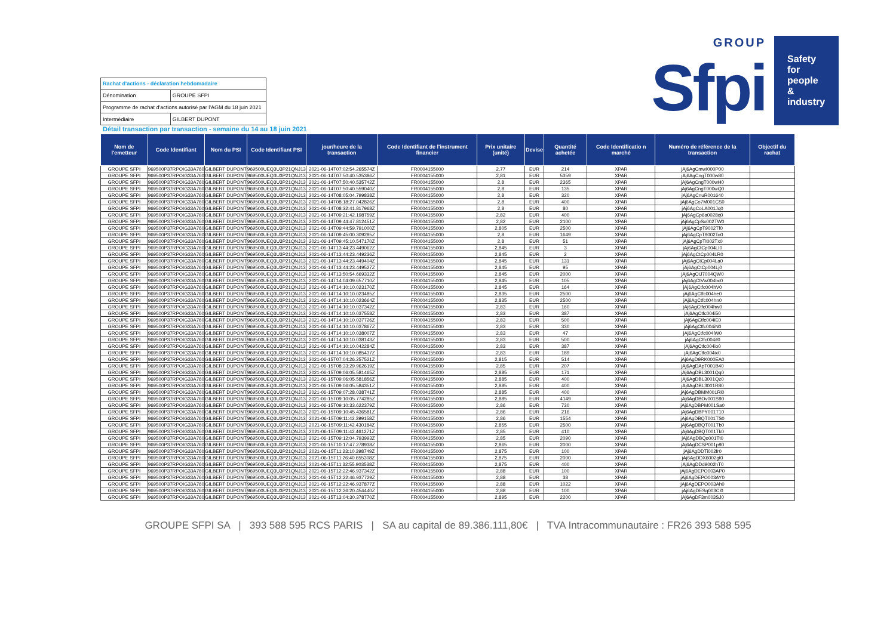| Rachat d'actions - déclaration hebdomadaire | |
| Dénomination | GROUPE SFPI |
| Programme de rachat d'actions autorisé par l'AGM du 18 juin 2021 | |
| Intermédiaire | GILBERT DUPONT |
GROUP
Sfpi
Safety for people & industry
Détail transaction par transaction - semaine du 14 au 18 juin 2021
| Nom de l'emetteur | Code Identifiant | Nom du PSI | Code Identifiant PSI | jour/heure de la transaction | Code Identifiant de l'instrument financier | Prix unitaire (unité) | Devise | Quantité achetée | Code Identificatio n marché | Numéro de référence de la transaction | Objectif du rachat |
| --- | --- | --- | --- | --- | --- | --- | --- | --- | --- | --- | --- |
| GROUPE SFPI | 969500P37RPOIG33A760 | GILBERT DUPONT | 969500UEQ3U3P21QNJ13 | 2021-06-14T07:02:54.265574Z | FR0004155000 | 2,77 | EUR | 214 | XPAR | jAj6AgCmwI000P00 | |
| GROUPE SFPI | 969500P37RPOIG33A760 | GILBERT DUPONT | 969500UEQ3U3P21QNJ13 | 2021-06-14T07:50:40.535386Z | FR0004155000 | 2,81 | EUR | 5359 | XPAR | jAj6AgCngT000w80 | |
| GROUPE SFPI | 969500P37RPOIG33A760 | GILBERT DUPONT | 969500UEQ3U3P21QNJ13 | 2021-06-14T07:50:40.535742Z | FR0004155000 | 2,8 | EUR | 2365 | XPAR | jAj6AgCngT000wH0 | |
| GROUPE SFPI | 969500P37RPOIG33A760 | GILBERT DUPONT | 969500UEQ3U3P21QNJ13 | 2021-06-14T07:50:40.559040Z | FR0004155000 | 2,8 | EUR | 135 | XPAR | jAj6AgCngT000wQ0 | |
| GROUPE SFPI | 969500P37RPOIG33A760 | GILBERT DUPONT | 969500UEQ3U3P21QNJ13 | 2021-06-14T08:05:04.799838Z | FR0004155000 | 2,8 | EUR | 320 | XPAR | jAj6AgCnuR001640 | |
| GROUPE SFPI | 969500P37RPOIG33A760 | GILBERT DUPONT | 969500UEQ3U3P21QNJ13 | 2021-06-14T08:18:27.042826Z | FR0004155000 | 2,8 | EUR | 400 | XPAR | jAj6AgCo7M001CS0 | |
| GROUPE SFPI | 969500P37RPOIG33A760 | GILBERT DUPONT | 969500UEQ3U3P21QNJ13 | 2021-06-14T08:32:41.817968Z | FR0004155000 | 2,8 | EUR | 80 | XPAR | jAj6AgCoLA001Jq0 | |
| GROUPE SFPI | 969500P37RPOIG33A760 | GILBERT DUPONT | 969500UEQ3U3P21QNJ13 | 2021-06-14T09:21:42.198759Z | FR0004155000 | 2,82 | EUR | 400 | XPAR | jAj6AgCp6a0028q0 | |
| GROUPE SFPI | 969500P37RPOIG33A760 | GILBERT DUPONT | 969500UEQ3U3P21QNJ13 | 2021-06-14T09:44:47.812451Z | FR0004155000 | 2,82 | EUR | 2100 | XPAR | jAj6AgCpSx002TW0 | |
| GROUPE SFPI | 969500P37RPOIG33A760 | GILBERT DUPONT | 969500UEQ3U3P21QNJ13 | 2021-06-14T09:44:59.791000Z | FR0004155000 | 2,805 | EUR | 2500 | XPAR | jAj6AgCpT9002Tf0 | |
| GROUPE SFPI | 969500P37RPOIG33A760 | GILBERT DUPONT | 969500UEQ3U3P21QNJ13 | 2021-06-14T09:45:00.309285Z | FR0004155000 | 2,8 | EUR | 1649 | XPAR | jAj6AgCpT9002To0 | |
| GROUPE SFPI | 969500P37RPOIG33A760 | GILBERT DUPONT | 969500UEQ3U3P21QNJ13 | 2021-06-14T09:45:10.547170Z | FR0004155000 | 2,8 | EUR | 51 | XPAR | jAj6AgCpTI002Tx0 | |
| GROUPE SFPI | 969500P37RPOIG33A760 | GILBERT DUPONT | 969500UEQ3U3P21QNJ13 | 2021-06-14T13:44:23.449062Z | FR0004155000 | 2,845 | EUR | 3 | XPAR | jAj6AgCtCp004LI0 | |
| GROUPE SFPI | 969500P37RPOIG33A760 | GILBERT DUPONT | 969500UEQ3U3P21QNJ13 | 2021-06-14T13:44:23.449236Z | FR0004155000 | 2,845 | EUR | 2 | XPAR | jAj6AgCtCp004LR0 | |
| GROUPE SFPI | 969500P37RPOIG33A760 | GILBERT DUPONT | 969500UEQ3U3P21QNJ13 | 2021-06-14T13:44:23.449404Z | FR0004155000 | 2,845 | EUR | 131 | XPAR | jAj6AgCtCp004La0 | |
| GROUPE SFPI | 969500P37RPOIG33A760 | GILBERT DUPONT | 969500UEQ3U3P21QNJ13 | 2021-06-14T13:44:23.449527Z | FR0004155000 | 2,845 | EUR | 95 | XPAR | jAj6AgCtCp004Lj0 | |
| GROUPE SFPI | 969500P37RPOIG33A760 | GILBERT DUPONT | 969500UEQ3U3P21QNJ13 | 2021-06-14T13:50:54.669332Z | FR0004155000 | 2,845 | EUR | 2000 | XPAR | jAj6AgCtJ7004QW0 | |
| GROUPE SFPI | 969500P37RPOIG33A760 | GILBERT DUPONT | 969500UEQ3U3P21QNJ13 | 2021-06-14T14:04:09.657710Z | FR0004155000 | 2,845 | EUR | 105 | XPAR | jAj6AgCtVw004bc0 | |
| GROUPE SFPI | 969500P37RPOIG33A760 | GILBERT DUPONT | 969500UEQ3U3P21QNJ13 | 2021-06-14T14:10:10.023170Z | FR0004155000 | 2,845 | EUR | 164 | XPAR | jAj6AgCtfc004hV0 | |
| GROUPE SFPI | 969500P37RPOIG33A760 | GILBERT DUPONT | 969500UEQ3U3P21QNJ13 | 2021-06-14T14:10:10.023485Z | FR0004155000 | 2,835 | EUR | 2500 | XPAR | jAj6AgCtfc004he0 | |
| GROUPE SFPI | 969500P37RPOIG33A760 | GILBERT DUPONT | 969500UEQ3U3P21QNJ13 | 2021-06-14T14:10:10.023664Z | FR0004155000 | 2,835 | EUR | 2500 | XPAR | jAj6AgCtfc004hn0 | |
| GROUPE SFPI | 969500P37RPOIG33A760 | GILBERT DUPONT | 969500UEQ3U3P21QNJ13 | 2021-06-14T14:10:10.037342Z | FR0004155000 | 2,83 | EUR | 160 | XPAR | jAj6AgCtfc004hw0 | |
| GROUPE SFPI | 969500P37RPOIG33A760 | GILBERT DUPONT | 969500UEQ3U3P21QNJ13 | 2021-06-14T14:10:10.037558Z | FR0004155000 | 2,83 | EUR | 387 | XPAR | jAj6AgCtfc004i50 | |
| GROUPE SFPI | 969500P37RPOIG33A760 | GILBERT DUPONT | 969500UEQ3U3P21QNJ13 | 2021-06-14T14:10:10.037726Z | FR0004155000 | 2,83 | EUR | 500 | XPAR | jAj6AgCtfc004iE0 | |
| GROUPE SFPI | 969500P37RPOIG33A760 | GILBERT DUPONT | 969500UEQ3U3P21QNJ13 | 2021-06-14T14:10:10.037867Z | FR0004155000 | 2,83 | EUR | 330 | XPAR | jAj6AgCtfc004iN0 | |
| GROUPE SFPI | 969500P37RPOIG33A760 | GILBERT DUPONT | 969500UEQ3U3P21QNJ13 | 2021-06-14T14:10:10.038007Z | FR0004155000 | 2,83 | EUR | 47 | XPAR | jAj6AgCtfc004iW0 | |
| GROUPE SFPI | 969500P37RPOIG33A760 | GILBERT DUPONT | 969500UEQ3U3P21QNJ13 | 2021-06-14T14:10:10.038143Z | FR0004155000 | 2,83 | EUR | 500 | XPAR | jAj6AgCtfc004if0 | |
| GROUPE SFPI | 969500P37RPOIG33A760 | GILBERT DUPONT | 969500UEQ3U3P21QNJ13 | 2021-06-14T14:10:10.042284Z | FR0004155000 | 2,83 | EUR | 387 | XPAR | jAj6AgCtfc004io0 | |
| GROUPE SFPI | 969500P37RPOIG33A760 | GILBERT DUPONT | 969500UEQ3U3P21QNJ13 | 2021-06-14T14:10:10.085437Z | FR0004155000 | 2,83 | EUR | 189 | XPAR | jAj6AgCtfc004ix0 | |
| GROUPE SFPI | 969500P37RPOIG33A760 | GILBERT DUPONT | 969500UEQ3U3P21QNJ13 | 2021-06-15T07:04:26.257521Z | FR0004155000 | 2,815 | EUR | 514 | XPAR | jAj6AgD9RK000EA0 | |
| GROUPE SFPI | 969500P37RPOIG33A760 | GILBERT DUPONT | 969500UEQ3U3P21QNJ13 | 2021-06-15T08:33:29.962619Z | FR0004155000 | 2,85 | EUR | 207 | XPAR | jAj6AgDApT001B40 | |
| GROUPE SFPI | 969500P37RPOIG33A760 | GILBERT DUPONT | 969500UEQ3U3P21QNJ13 | 2021-06-15T09:06:05.581465Z | FR0004155000 | 2,885 | EUR | 171 | XPAR | jAj6AgDBL3001Qq0 | |
| GROUPE SFPI | 969500P37RPOIG33A760 | GILBERT DUPONT | 969500UEQ3U3P21QNJ13 | 2021-06-15T09:06:05.581856Z | FR0004155000 | 2,885 | EUR | 400 | XPAR | jAj6AgDBL3001Qz0 | |
| GROUPE SFPI | 969500P37RPOIG33A760 | GILBERT DUPONT | 969500UEQ3U3P21QNJ13 | 2021-06-15T09:06:05.584351Z | FR0004155000 | 2,885 | EUR | 400 | XPAR | jAj6AgDBL3001R80 | |
| GROUPE SFPI | 969500P37RPOIG33A760 | GILBERT DUPONT | 969500UEQ3U3P21QNJ13 | 2021-06-15T09:07:28.038741Z | FR0004155000 | 2,885 | EUR | 400 | XPAR | jAj6AgDBMM001Ri0 | |
| GROUPE SFPI | 969500P37RPOIG33A760 | GILBERT DUPONT | 969500UEQ3U3P21QNJ13 | 2021-06-15T09:10:05.774285Z | FR0004155000 | 2,885 | EUR | 4149 | XPAR | jAj6AgDBOv001S90 | |
| GROUPE SFPI | 969500P37RPOIG33A760 | GILBERT DUPONT | 969500UEQ3U3P21QNJ13 | 2021-06-15T09:10:33.622379Z | FR0004155000 | 2,86 | EUR | 730 | XPAR | jAj6AgDBPM001Sa0 | |
| GROUPE SFPI | 969500P37RPOIG33A760 | GILBERT DUPONT | 969500UEQ3U3P21QNJ13 | 2021-06-15T09:10:45.436581Z | FR0004155000 | 2,86 | EUR | 216 | XPAR | jAj6AgDBPY001T10 | |
| GROUPE SFPI | 969500P37RPOIG33A760 | GILBERT DUPONT | 969500UEQ3U3P21QNJ13 | 2021-06-15T09:11:42.399158Z | FR0004155000 | 2,86 | EUR | 1554 | XPAR | jAj6AgDBQT001TS0 | |
| GROUPE SFPI | 969500P37RPOIG33A760 | GILBERT DUPONT | 969500UEQ3U3P21QNJ13 | 2021-06-15T09:11:42.430184Z | FR0004155000 | 2,855 | EUR | 2500 | XPAR | jAj6AgDBQT001Tb0 | |
| GROUPE SFPI | 969500P37RPOIG33A760 | GILBERT DUPONT | 969500UEQ3U3P21QNJ13 | 2021-06-15T09:11:42.461271Z | FR0004155000 | 2,85 | EUR | 410 | XPAR | jAj6AgDBQT001Tk0 | |
| GROUPE SFPI | 969500P37RPOIG33A760 | GILBERT DUPONT | 969500UEQ3U3P21QNJ13 | 2021-06-15T09:12:04.793993Z | FR0004155000 | 2,85 | EUR | 2090 | XPAR | jAj6AgDBQo001Tt0 | |
| GROUPE SFPI | 969500P37RPOIG33A760 | GILBERT DUPONT | 969500UEQ3U3P21QNJ13 | 2021-06-15T10:17:47.278938Z | FR0004155000 | 2,865 | EUR | 2000 | XPAR | jAj6AgDCSP001p90 | |
| GROUPE SFPI | 969500P37RPOIG33A760 | GILBERT DUPONT | 969500UEQ3U3P21QNJ13 | 2021-06-15T11:23:10.398749Z | FR0004155000 | 2,875 | EUR | 100 | XPAR | jAj6AgDDTi002fr0 | |
| GROUPE SFPI | 969500P37RPOIG33A760 | GILBERT DUPONT | 969500UEQ3U3P21QNJ13 | 2021-06-15T11:26:40.655308Z | FR0004155000 | 2,875 | EUR | 2000 | XPAR | jAj6AgDDX6002gt0 | |
| GROUPE SFPI | 969500P37RPOIG33A760 | GILBERT DUPONT | 969500UEQ3U3P21QNJ13 | 2021-06-15T11:32:55.903538Z | FR0004155000 | 2,875 | EUR | 400 | XPAR | jAj6AgDDd9002hT0 | |
| GROUPE SFPI | 969500P37RPOIG33A760 | GILBERT DUPONT | 969500UEQ3U3P21QNJ13 | 2021-06-15T12:22:46.937342Z | FR0004155000 | 2,88 | EUR | 100 | XPAR | jAj6AgDEPO003AP0 | |
| GROUPE SFPI | 969500P37RPOIG33A760 | GILBERT DUPONT | 969500UEQ3U3P21QNJ13 | 2021-06-15T12:22:46.937729Z | FR0004155000 | 2,88 | EUR | 38 | XPAR | jAj6AgDEPO003AY0 | |
| GROUPE SFPI | 969500P37RPOIG33A760 | GILBERT DUPONT | 969500UEQ3U3P21QNJ13 | 2021-06-15T12:22:46.937877Z | FR0004155000 | 2,88 | EUR | 1022 | XPAR | jAj6AgDEPO003Ah0 | |
| GROUPE SFPI | 969500P37RPOIG33A760 | GILBERT DUPONT | 969500UEQ3U3P21QNJ13 | 2021-06-15T12:26:20.454440Z | FR0004155000 | 2,88 | EUR | 100 | XPAR | jAj6AgDESq003Cl0 | |
| GROUPE SFPI | 969500P37RPOIG33A760 | GILBERT DUPONT | 969500UEQ3U3P21QNJ13 | 2021-06-15T13:04:30.378770Z | FR0004155000 | 2,895 | EUR | 2200 | XPAR | jAj6AgDF3m003SJ0 | |
GROUPE SFPI SA | 393 588 595 RCS PARIS | SA au capital de 89.386.111,80€ | TVA Intracommunautaire : FR26 393 588 595